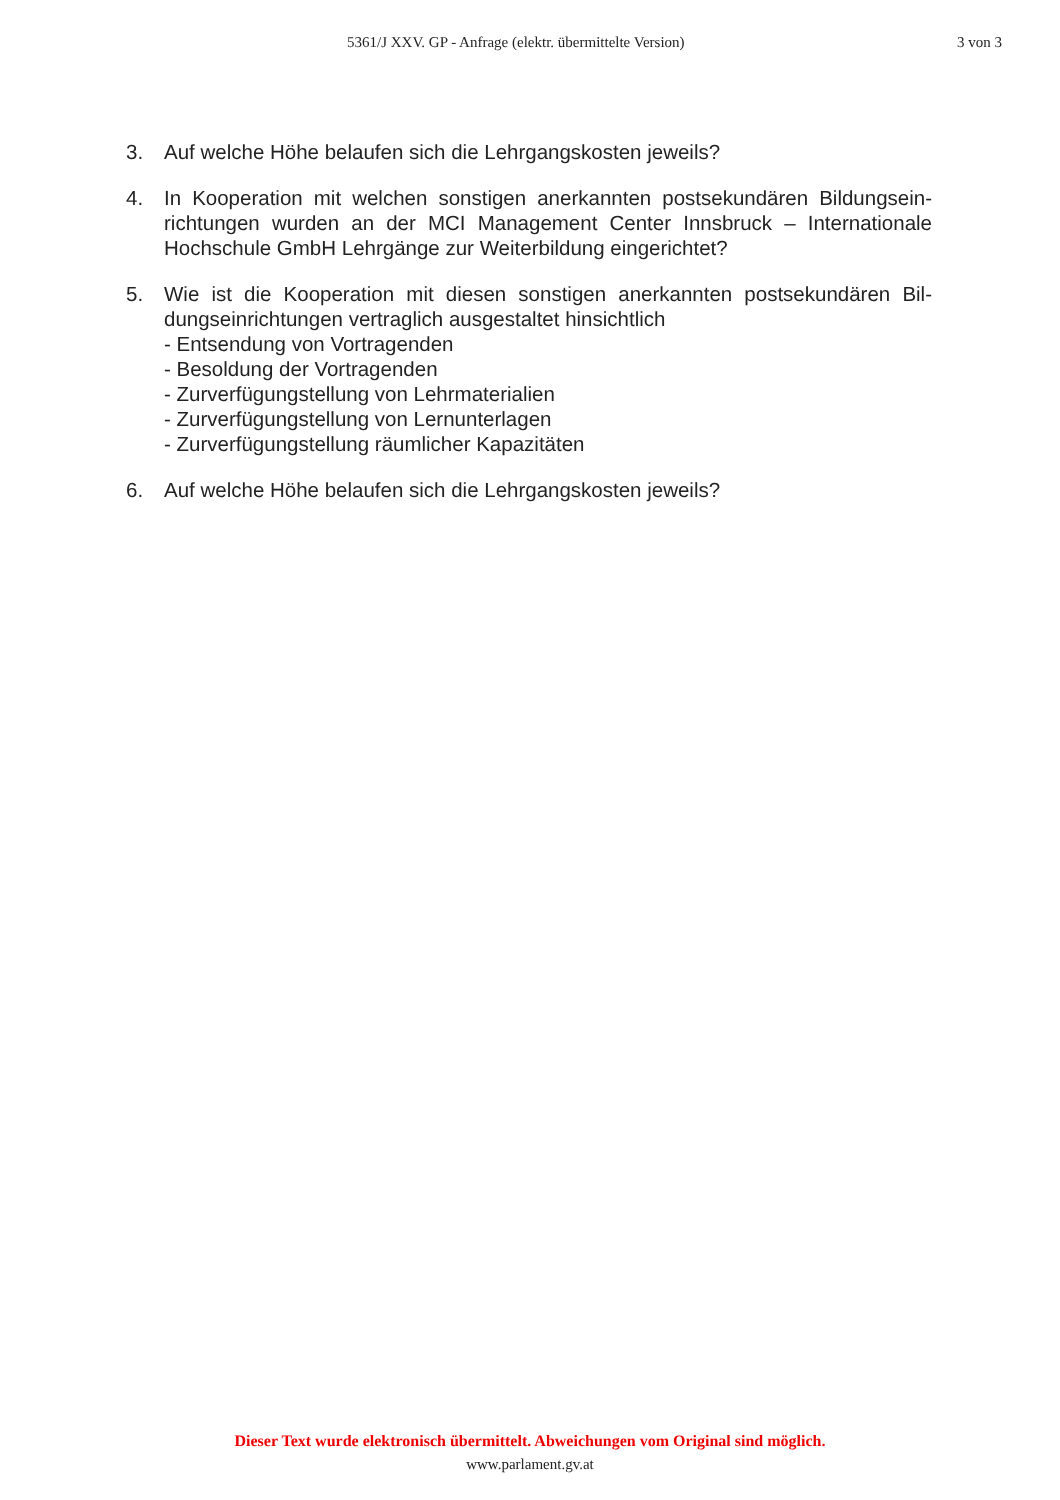5361/J XXV. GP - Anfrage (elektr. übermittelte Version) 3 von 3
3. Auf welche Höhe belaufen sich die Lehrgangskosten jeweils?
4. In Kooperation mit welchen sonstigen anerkannten postsekundären Bildungsein-richtungen wurden an der MCI Management Center Innsbruck – Internationale Hochschule GmbH Lehrgänge zur Weiterbildung eingerichtet?
5. Wie ist die Kooperation mit diesen sonstigen anerkannten postsekundären Bil-dungseinrichtungen vertraglich ausgestaltet hinsichtlich
- Entsendung von Vortragenden
- Besoldung der Vortragenden
- Zurverfügungstellung von Lehrmaterialien
- Zurverfügungstellung von Lernunterlagen
- Zurverfügungstellung räumlicher Kapazitäten
6. Auf welche Höhe belaufen sich die Lehrgangskosten jeweils?
Dieser Text wurde elektronisch übermittelt. Abweichungen vom Original sind möglich.
www.parlament.gv.at